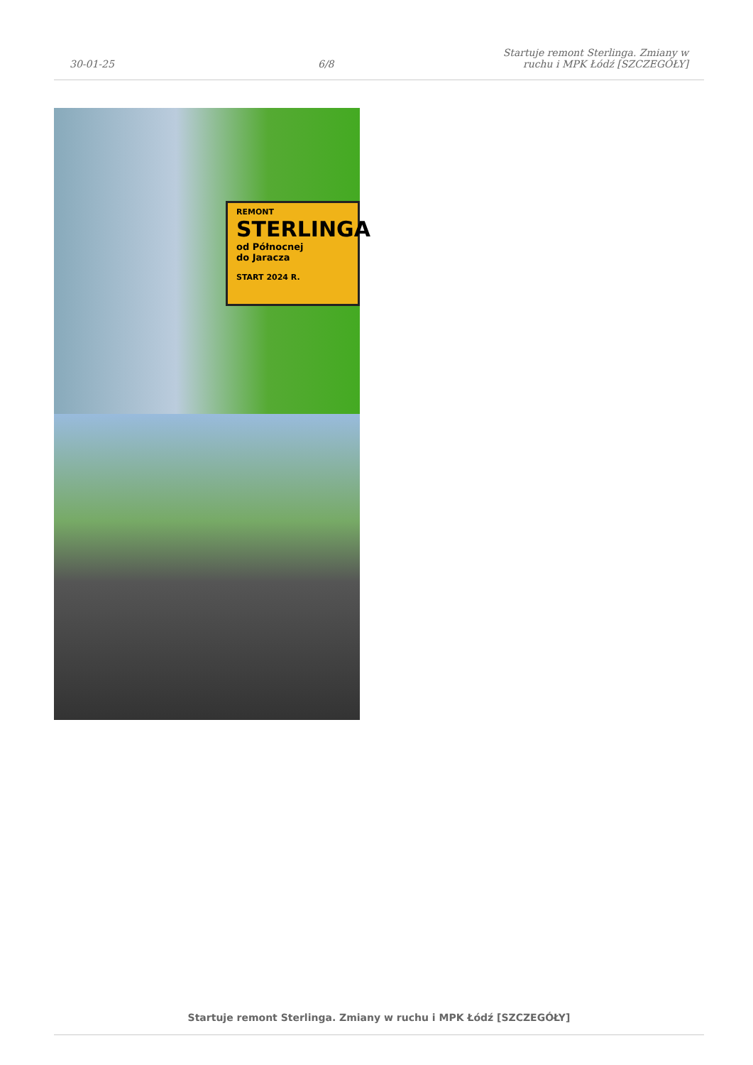30-01-25
6/8
Startuje remont Sterlinga. Zmiany w
ruchu i MPK Łódź [SZCZEGÓŁY]
REMONT
STERLINGA
od Północnej
do Jaracza
START 2024 R.
Startuje remont Sterlinga. Zmiany w ruchu i MPK Łódź [SZCZEGÓŁY]